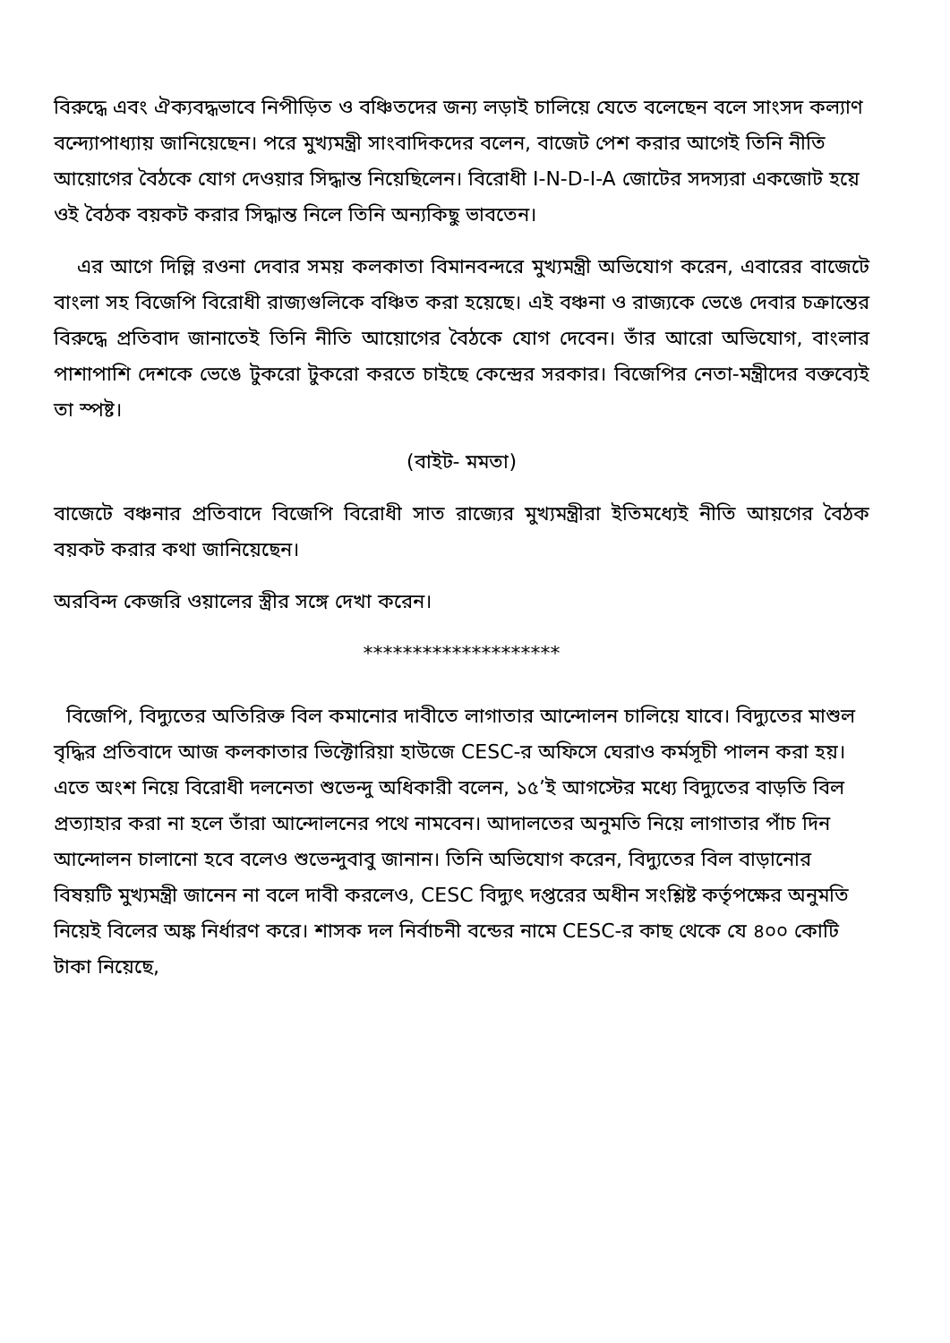বিরুদ্ধে এবং ঐক্যবদ্ধভাবে নিপীড়িত ও বঞ্চিতদের জন্য লড়াই চালিয়ে যেতে বলেছেন বলে সাংসদ কল্যাণ বন্দ্যোপাধ্যায় জানিয়েছেন। পরে মুখ্যমন্ত্রী সাংবাদিকদের বলেন, বাজেট পেশ করার আগেই তিনি নীতি আয়োগের বৈঠকে যোগ দেওয়ার সিদ্ধান্ত নিয়েছিলেন। বিরোধী I-N-D-I-A জোটের সদস্যরা একজোট হয়ে ওই বৈঠক বয়কট করার সিদ্ধান্ত নিলে তিনি অন্যকিছু ভাবতেন।
এর আগে দিল্লি রওনা দেবার সময় কলকাতা বিমানবন্দরে মুখ্যমন্ত্রী অভিযোগ করেন, এবারের বাজেটে বাংলা সহ বিজেপি বিরোধী রাজ্যগুলিকে বঞ্চিত করা হয়েছে। এই বঞ্চনা ও রাজ্যকে ভেঙে দেবার চক্রান্তের বিরুদ্ধে প্রতিবাদ জানাতেই তিনি নীতি আয়োগের বৈঠকে যোগ দেবেন। তাঁর আরো অভিযোগ, বাংলার পাশাপাশি দেশকে ভেঙে টুকরো টুকরো করতে চাইছে কেন্দ্রের সরকার। বিজেপির নেতা-মন্ত্রীদের বক্তব্যেই তা স্পষ্ট।
(বাইট- মমতা)
বাজেটে বঞ্চনার প্রতিবাদে বিজেপি বিরোধী সাত রাজ্যের মুখ্যমন্ত্রীরা ইতিমধ্যেই নীতি আয়গের বৈঠক বয়কট করার কথা জানিয়েছেন।
অরবিন্দ কেজরি ওয়ালের স্ত্রীর সঙ্গে দেখা করেন।
********************
বিজেপি, বিদ্যুতের অতিরিক্ত বিল কমানোর দাবীতে লাগাতার আন্দোলন চালিয়ে যাবে। বিদ্যুতের মাশুল বৃদ্ধির প্রতিবাদে আজ কলকাতার ভিক্টোরিয়া হাউজে CESC-র অফিসে ঘেরাও কর্মসূচী পালন করা হয়। এতে অংশ নিয়ে বিরোধী দলনেতা শুভেন্দু অধিকারী বলেন, ১৫’ই আগস্টের মধ্যে বিদ্যুতের বাড়তি বিল প্রত্যাহার করা না হলে তাঁরা আন্দোলনের পথে নামবেন। আদালতের অনুমতি নিয়ে লাগাতার পাঁচ দিন আন্দোলন চালানো হবে বলেও শুভেন্দুবাবু জানান। তিনি অভিযোগ করেন, বিদ্যুতের বিল বাড়ানোর বিষয়টি মুখ্যমন্ত্রী জানেন না বলে দাবী করলেও, CESC বিদ্যুৎ দপ্তরের অধীন সংশ্লিষ্ট কর্তৃপক্ষের অনুমতি নিয়েই বিলের অঙ্ক নির্ধারণ করে। শাসক দল নির্বাচনী বন্ডের নামে CESC-র কাছ থেকে যে ৪০০ কোটি টাকা নিয়েছে,